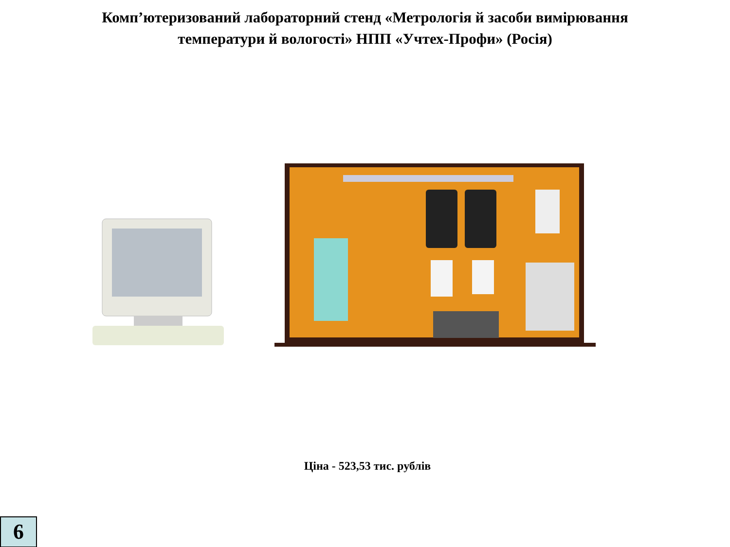Комп’ютеризований лабораторний стенд «Метрологія й засоби вимірювання
температури й вологості» НПП «Учтех-Профи» (Росія)
Ціна - 523,53 тис. рублів
6